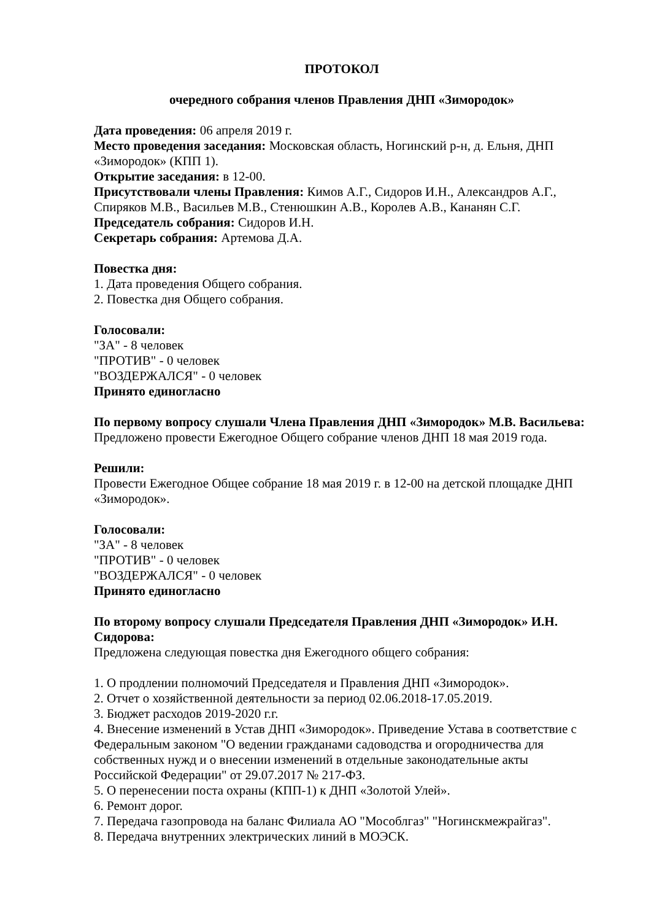ПРОТОКОЛ
очередного собрания членов Правления ДНП «Зимородок»
Дата проведения: 06 апреля 2019 г.
Место проведения заседания: Московская область, Ногинский р-н, д. Ельня, ДНП «Зимородок» (КПП 1).
Открытие заседания: в 12-00.
Присутствовали члены Правления: Кимов А.Г., Сидоров И.Н., Александров А.Г., Спиряков М.В., Васильев М.В., Стенюшкин А.В., Королев А.В., Кананян С.Г.
Председатель собрания: Сидоров И.Н.
Секретарь собрания: Артемова Д.А.
Повестка дня:
1. Дата проведения Общего собрания.
2. Повестка дня Общего собрания.
Голосовали:
"ЗА" - 8 человек
"ПРОТИВ" - 0 человек
"ВОЗДЕРЖАЛСЯ" - 0 человек
Принято единогласно
По первому вопросу слушали Члена Правления ДНП «Зимородок» М.В. Васильева:
Предложено провести Ежегодное Общего собрание членов ДНП 18 мая 2019 года.
Решили:
Провести Ежегодное Общее собрание 18 мая 2019 г. в 12-00 на детской площадке ДНП «Зимородок».
Голосовали:
"ЗА" - 8 человек
"ПРОТИВ" - 0 человек
"ВОЗДЕРЖАЛСЯ" - 0 человек
Принято единогласно
По второму вопросу слушали Председателя Правления ДНП «Зимородок» И.Н. Сидорова:
Предложена следующая повестка дня Ежегодного общего собрания:
1. О продлении полномочий Председателя и Правления ДНП «Зимородок».
2. Отчет о хозяйственной деятельности за период 02.06.2018-17.05.2019.
3. Бюджет расходов 2019-2020 г.г.
4. Внесение изменений в Устав ДНП «Зимородок». Приведение Устава в соответствие с Федеральным законом "О ведении гражданами садоводства и огородничества для собственных нужд и о внесении изменений в отдельные законодательные акты Российской Федерации" от 29.07.2017 № 217-ФЗ.
5. О перенесении поста охраны (КПП-1) к ДНП «Золотой Улей».
6. Ремонт дорог.
7. Передача газопровода на баланс Филиала АО "Мособлгаз" "Ногинскмежрайгаз".
8. Передача внутренних электрических линий в МОЭСК.